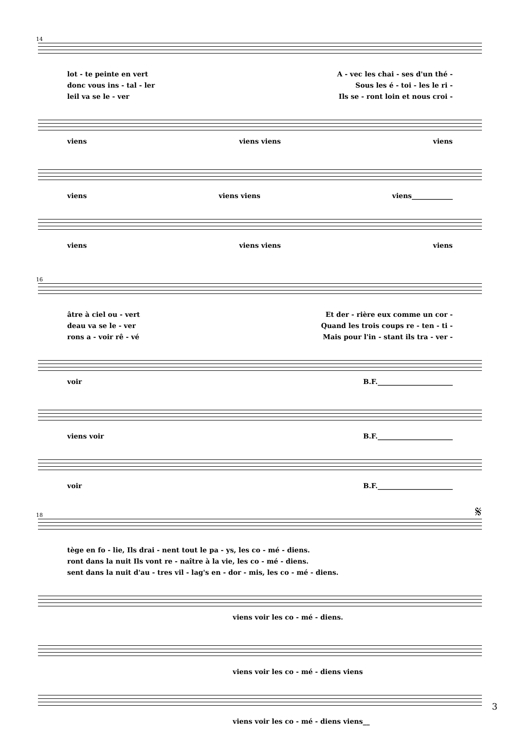14
lot - te peinte en vert A - vec les chai - ses d'un thé -
donc vous ins - tal - ler Sous les é - toi - les le ri -
leil va se le - ver Ils se - ront loin et nous croi -
viens viens viens viens
viens viens viens viens____________
viens viens viens viens
16
âtre à ciel ou - vert Et der - rière eux comme un cor -
deau va se le - ver Quand les trois coups re - ten - ti -
rons a - voir rê - vé Mais pour l'in - stant ils tra - ver -
voir B.F.______________________
viens voir B.F.______________________
voir B.F.______________________
18 𝄋
tège en fo - lie, Ils drai - nent tout le pa - ys, les co - mé - diens.
ront dans la nuit Ils vont re - naître à la vie, les co - mé - diens.
sent dans la nuit d'au - tres vil - lag's en - dor - mis, les co - mé - diens.
viens voir les co - mé - diens.
viens voir les co - mé - diens viens
viens voir les co - mé - diens viens__
3